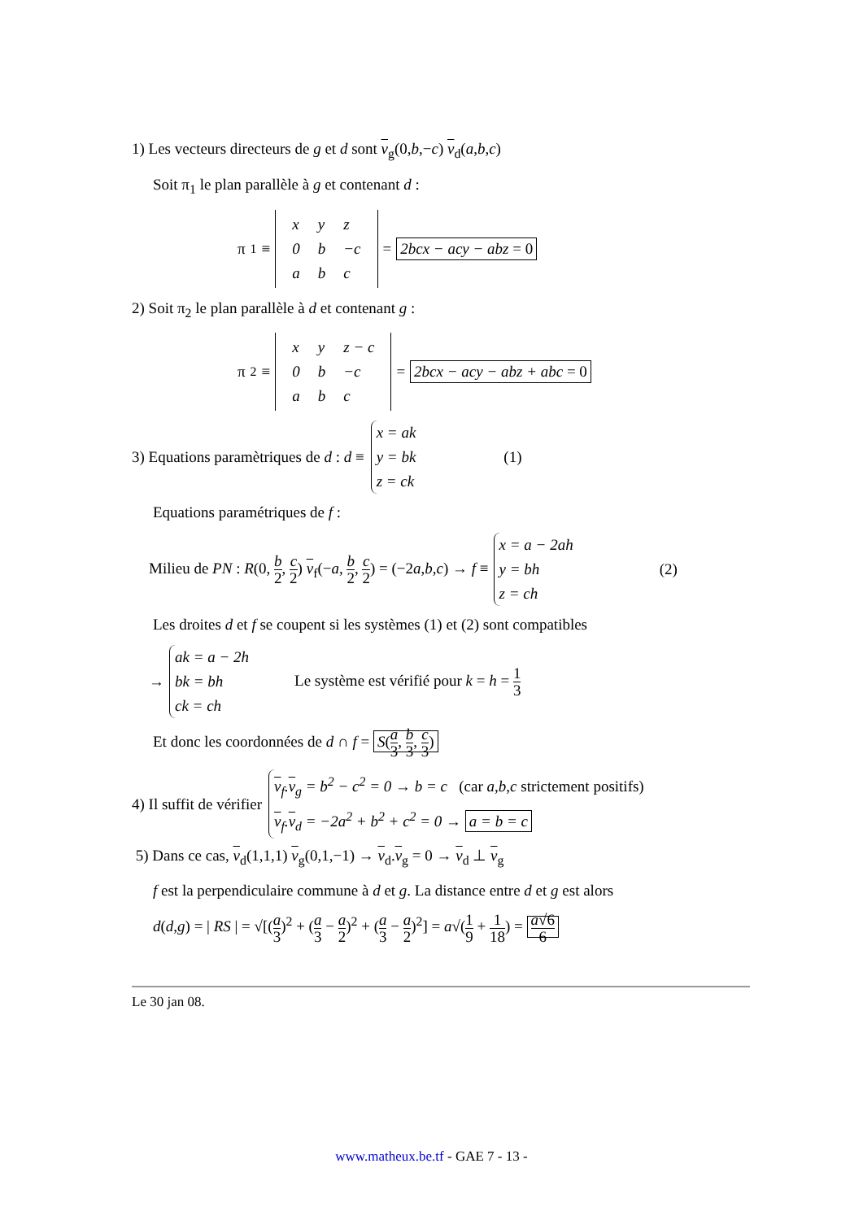1) Les vecteurs directeurs de g et d sont v<sub>g</sub>(0,b,−c) v<sub>d</sub>(a,b,c)
Soit π<sub>1</sub> le plan parallèle à g et contenant d :
π<sub>1</sub> ≡
| x | y | z |
| 0 | b | −c |
| a | b | c |
= 2bcx − acy − abz = 0
2) Soit π<sub>2</sub> le plan parallèle à d et contenant g :
π<sub>2</sub> ≡
| x | y | z − c |
| 0 | b | −c |
| a | b | c |
= 2bcx − acy − abz + abc = 0
3) Equations paramètriques de d : d ≡
x = ak
y = bk
z = ck
(1)
Equations paramétriques de f :
Milieu de PN : R(0, b 2, c 2) v<sub>f</sub>(−a, b 2, c 2) = (−2a,b,c) → f ≡
x = a − 2ah
y = bh
z = ch
(2)
Les droites d et f se coupent si les systèmes (1) et (2) sont compatibles
→
ak = a − 2h
bk = bh
ck = ch
Le système est vérifié pour k = h = 1 3
Et donc les coordonnées de d ∩ f = S(a 3, b 3, c 3)
4) Il suffit de vérifier
v<sub>f</sub>.v<sub>g</sub> = b<sup>2</sup> − c<sup>2</sup> = 0 → b = c (car a,b,c strictement positifs)
v<sub>f</sub>.v<sub>d</sub> = −2a<sup>2</sup> + b<sup>2</sup> + c<sup>2</sup> = 0 → a = b = c
5) Dans ce cas, v<sub>d</sub>(1,1,1) v<sub>g</sub>(0,1,−1) → v<sub>d</sub>.v<sub>g</sub> = 0 → v<sub>d</sub> ⊥ v<sub>g</sub>
f est la perpendiculaire commune à d et g. La distance entre d et g est alors
d(d,g) = | RS | = √[(a 3)<sup>2</sup> + (a 3 − a 2)<sup>2</sup> + (a 3 − a 2)<sup>2</sup>] = a√(1 9 + 1 18) = a√6 6
Le 30 jan 08.
www.matheux.be.tf - GAE 7 - 13 -